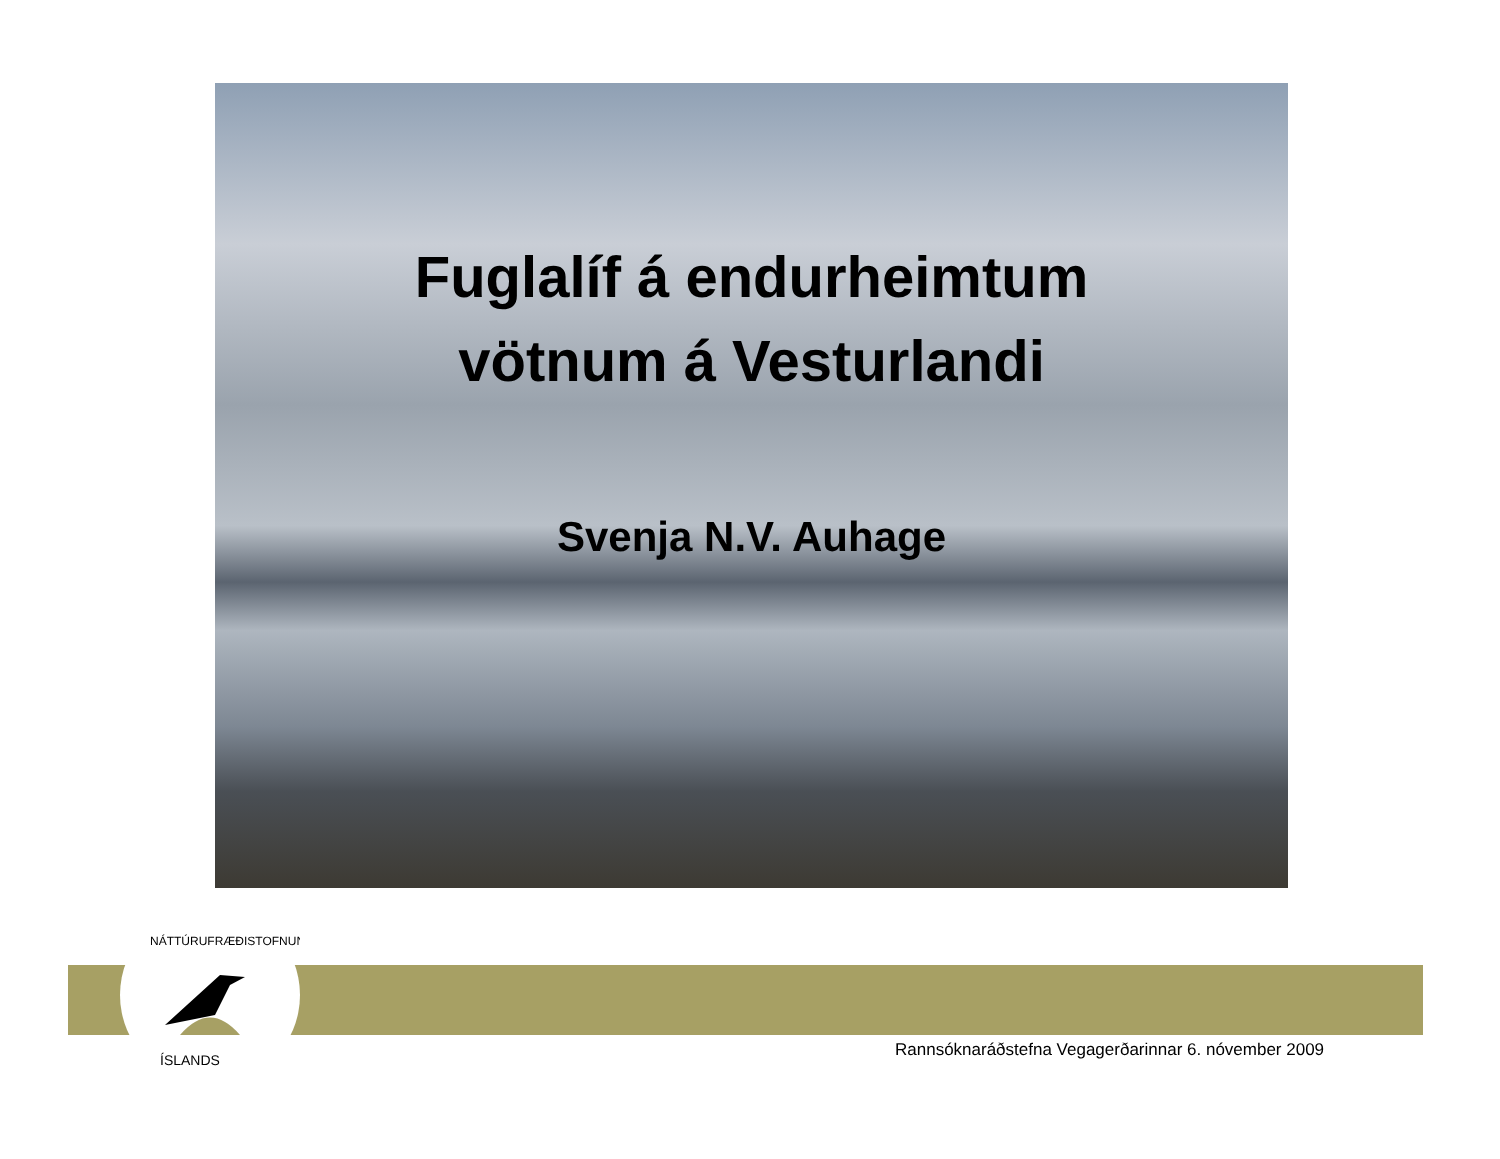ÍSLANDS
NÁTTÚRUFRÆÐISTOFNUN
Fuglalíf á endurheimtum
vötnum á Vesturlandi
Svenja N.V. Auhage
Rannsóknaráðstefna Vegagerðarinnar 6. nóvember 2009